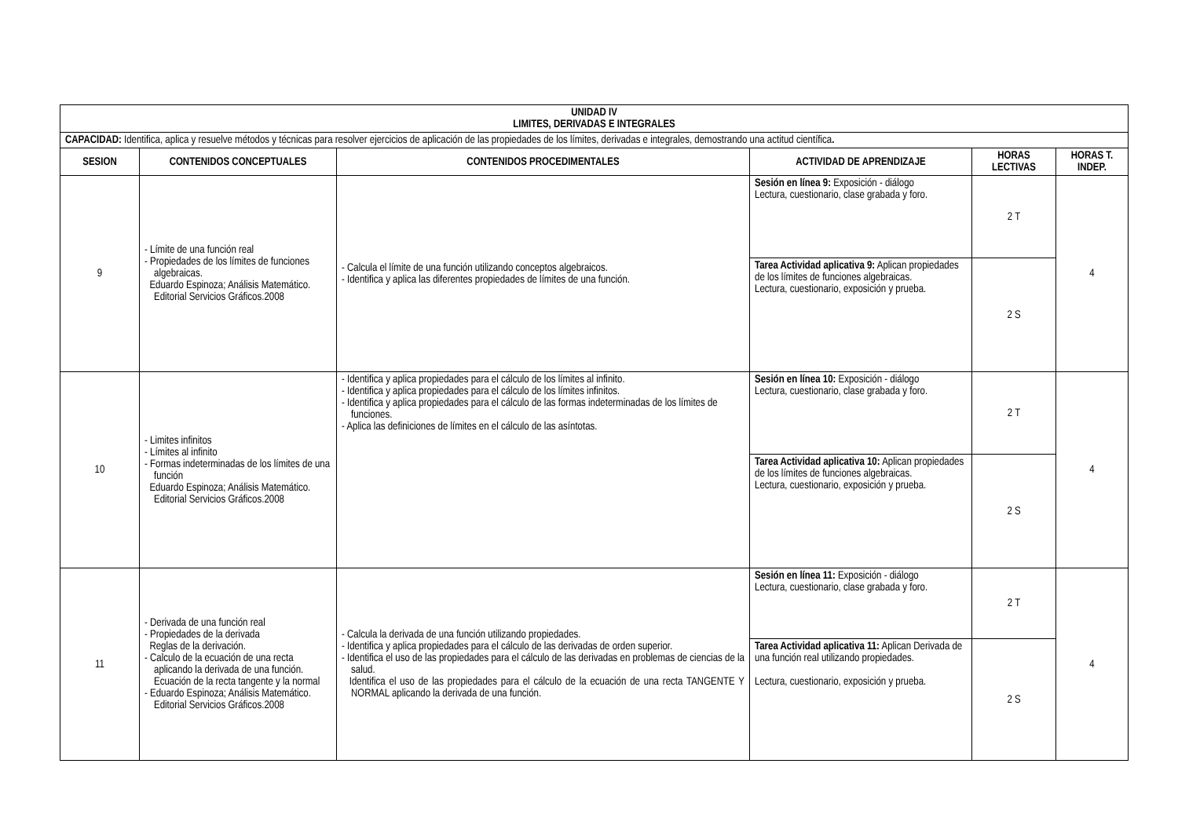| UNIDAD IV LIMITES, DERIVADAS E INTEGRALES | | | | | |
| --- | --- | --- | --- | --- | --- |
| CAPACIDAD: Identifica, aplica y resuelve métodos y técnicas para resolver ejercicios de aplicación de las propiedades de los límites, derivadas e integrales, demostrando una actitud científica . | | | | | |
| SESION | CONTENIDOS CONCEPTUALES | CONTENIDOS PROCEDIMENTALES | ACTIVIDAD DE APRENDIZAJE | HORAS LECTIVAS | HORAS T. INDEP. |
| 9 | - Límite de una función real - Propiedades de los límites de funciones algebraicas. Eduardo Espinoza; Análisis Matemático. Editorial Servicios Gráficos.2008 | - Calcula el límite de una función utilizando conceptos algebraicos. - Identifica y aplica las diferentes propiedades de límites de una función. | Sesión en línea 9: Exposición - diálogo Lectura, cuestionario, clase grabada y foro. | 2 T | 4 |
| | | | Tarea Actividad aplicativa 9: Aplican propiedades de los límites de funciones algebraicas. Lectura, cuestionario, exposición y prueba. | 2 S | |
| 10 | - Limites infinitos - Límites al infinito - Formas indeterminadas de los límites de una función Eduardo Espinoza; Análisis Matemático. Editorial Servicios Gráficos.2008 | - Identifica y aplica propiedades para el cálculo de los límites al infinito. - Identifica y aplica propiedades para el cálculo de los límites infinitos. - Identifica y aplica propiedades para el cálculo de las formas indeterminadas de los límites de funciones. - Aplica las definiciones de límites en el cálculo de las asíntotas. | Sesión en línea 10: Exposición - diálogo Lectura, cuestionario, clase grabada y foro. | 2 T | 4 |
| | | | Tarea Actividad aplicativa 10: Aplican propiedades de los límites de funciones algebraicas. Lectura, cuestionario, exposición y prueba. | 2 S | |
| 11 | - Derivada de una función real - Propiedades de la derivada Reglas de la derivación. - Calculo de la ecuación de una recta aplicando la derivada de una función. Ecuación de la recta tangente y la normal - Eduardo Espinoza; Análisis Matemático. Editorial Servicios Gráficos.2008 | - Calcula la derivada de una función utilizando propiedades. - Identifica y aplica propiedades para el cálculo de las derivadas de orden superior. - Identifica el uso de las propiedades para el cálculo de las derivadas en problemas de ciencias de la salud. Identifica el uso de las propiedades para el cálculo de la ecuación de una recta TANGENTE Y NORMAL aplicando la derivada de una función. | Sesión en línea 11: Exposición - diálogo Lectura, cuestionario, clase grabada y foro. | 2 T | 4 |
| | | | Tarea Actividad aplicativa 11: Aplican Derivada de una función real utilizando propiedades. Lectura, cuestionario, exposición y prueba. | 2 S | |